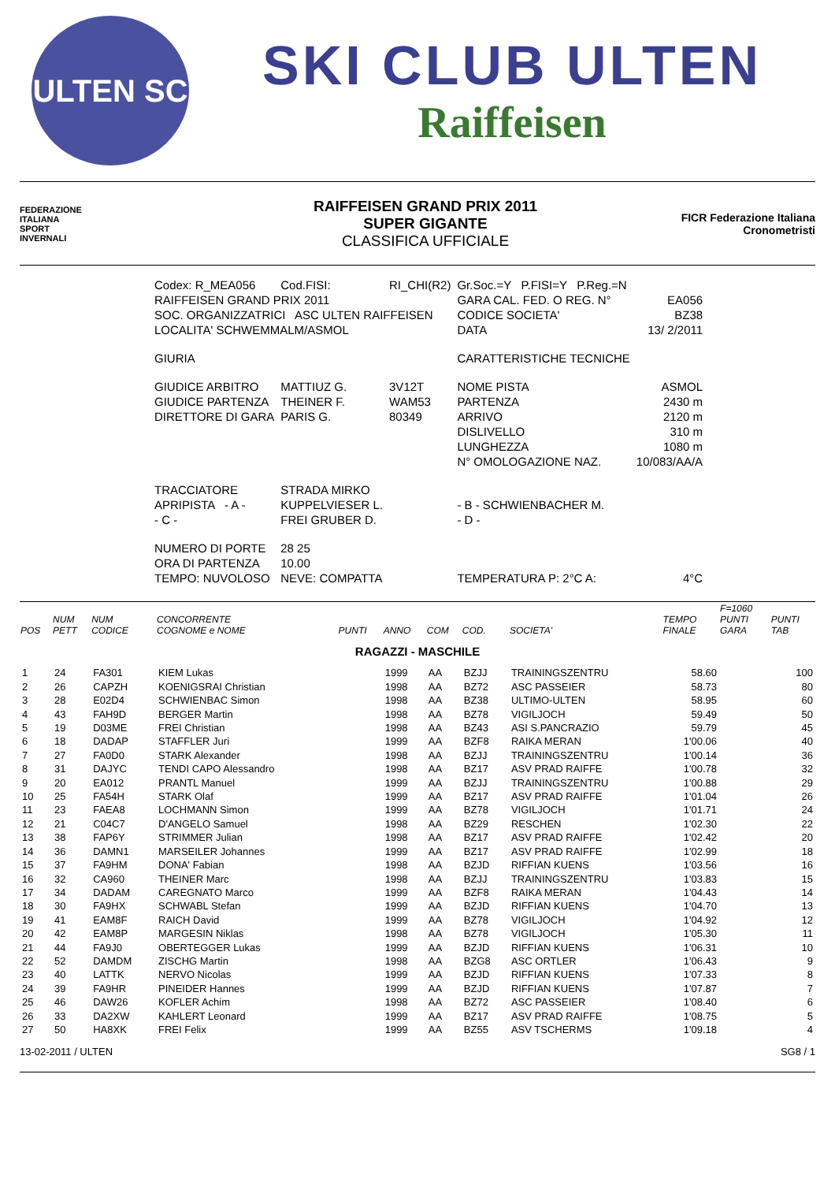ULTEN SC
SKI CLUB ULTEN
Raiffeisen
FEDERAZIONE
ITALIANA
SPORT
INVERNALI
RAIFFEISEN GRAND PRIX 2011
SUPER GIGANTE
CLASSIFICA UFFICIALE
FICR Federazione Italiana Cronometristi
| Codex: R_MEA056 | Cod.FISI: | RI_CHI(R2) | Gr.Soc.=Y P.FISI=Y P.Reg.=N | |
| RAIFFEISEN GRAND PRIX 2011 | | | GARA CAL. FED. O REG. N° | EA056 |
| SOC. ORGANIZZATRICI ASC ULTEN RAIFFEISEN | | | CODICE SOCIETA' | BZ38 |
| LOCALITA' SCHWEMMALM/ASMOL | | | DATA | 13/ 2/2011 |
| GIURIA | | | CARATTERISTICHE TECNICHE | |
| GIUDICE ARBITRO | MATTIUZ G. | 3V12T | NOME PISTA | ASMOL |
| GIUDICE PARTENZA | THEINER F. | WAM53 | PARTENZA | 2430 m |
| DIRETTORE DI GARA | PARIS G. | 80349 | ARRIVO | 2120 m |
| | | | DISLIVELLO | 310 m |
| | | | LUNGHEZZA | 1080 m |
| | | | N° OMOLOGAZIONE NAZ. | 10/083/AA/A |
| TRACCIATORE | STRADA MIRKO | | | |
| APRIPISTA - A - | KUPPELVIESER L. | | - B - SCHWIENBACHER M. | |
| - C - | FREI GRUBER D. | | - D - | |
| NUMERO DI PORTE | 28 25 | | | |
| ORA DI PARTENZA | 10.00 | | | |
| TEMPO: NUVOLOSO | NEVE: COMPATTA | | TEMPERATURA P: 2°C A: | 4°C |
| POS | NUM PETT | NUM CODICE | CONCORRENTE COGNOME e NOME | PUNTI | ANNO | COM | COD. | SOCIETA' | TEMPO FINALE | F=1060 PUNTI GARA | PUNTI TAB |
| --- | --- | --- | --- | --- | --- | --- | --- | --- | --- | --- | --- |
| RAGAZZI - MASCHILE | | | | | | | | | | | |
| 1 | 24 | FA301 | KIEM Lukas | | 1999 | AA | BZJJ | TRAININGSZENTRU | 58.60 | | 100 |
| 2 | 26 | CAPZH | KOENIGSRAI Christian | | 1998 | AA | BZ72 | ASC PASSEIER | 58.73 | | 80 |
| 3 | 28 | E02D4 | SCHWIENBAC Simon | | 1998 | AA | BZ38 | ULTIMO-ULTEN | 58.95 | | 60 |
| 4 | 43 | FAH9D | BERGER Martin | | 1998 | AA | BZ78 | VIGILJOCH | 59.49 | | 50 |
| 5 | 19 | D03ME | FREI Christian | | 1998 | AA | BZ43 | ASI S.PANCRAZIO | 59.79 | | 45 |
| 6 | 18 | DADAP | STAFFLER Juri | | 1999 | AA | BZF8 | RAIKA MERAN | 1'00.06 | | 40 |
| 7 | 27 | FA0D0 | STARK Alexander | | 1998 | AA | BZJJ | TRAININGSZENTRU | 1'00.14 | | 36 |
| 8 | 31 | DAJYC | TENDI CAPO Alessandro | | 1998 | AA | BZ17 | ASV PRAD RAIFFE | 1'00.78 | | 32 |
| 9 | 20 | EA012 | PRANTL Manuel | | 1999 | AA | BZJJ | TRAININGSZENTRU | 1'00.88 | | 29 |
| 10 | 25 | FA54H | STARK Olaf | | 1999 | AA | BZ17 | ASV PRAD RAIFFE | 1'01.04 | | 26 |
| 11 | 23 | FAEA8 | LOCHMANN Simon | | 1999 | AA | BZ78 | VIGILJOCH | 1'01.71 | | 24 |
| 12 | 21 | C04C7 | D'ANGELO Samuel | | 1998 | AA | BZ29 | RESCHEN | 1'02.30 | | 22 |
| 13 | 38 | FAP6Y | STRIMMER Julian | | 1998 | AA | BZ17 | ASV PRAD RAIFFE | 1'02.42 | | 20 |
| 14 | 36 | DAMN1 | MARSEILER Johannes | | 1999 | AA | BZ17 | ASV PRAD RAIFFE | 1'02.99 | | 18 |
| 15 | 37 | FA9HM | DONA' Fabian | | 1998 | AA | BZJD | RIFFIAN KUENS | 1'03.56 | | 16 |
| 16 | 32 | CA960 | THEINER Marc | | 1998 | AA | BZJJ | TRAININGSZENTRU | 1'03.83 | | 15 |
| 17 | 34 | DADAM | CAREGNATO Marco | | 1999 | AA | BZF8 | RAIKA MERAN | 1'04.43 | | 14 |
| 18 | 30 | FA9HX | SCHWABL Stefan | | 1999 | AA | BZJD | RIFFIAN KUENS | 1'04.70 | | 13 |
| 19 | 41 | EAM8F | RAICH David | | 1999 | AA | BZ78 | VIGILJOCH | 1'04.92 | | 12 |
| 20 | 42 | EAM8P | MARGESIN Niklas | | 1998 | AA | BZ78 | VIGILJOCH | 1'05.30 | | 11 |
| 21 | 44 | FA9J0 | OBERTEGGER Lukas | | 1999 | AA | BZJD | RIFFIAN KUENS | 1'06.31 | | 10 |
| 22 | 52 | DAMDM | ZISCHG Martin | | 1998 | AA | BZG8 | ASC ORTLER | 1'06.43 | | 9 |
| 23 | 40 | LATTK | NERVO Nicolas | | 1999 | AA | BZJD | RIFFIAN KUENS | 1'07.33 | | 8 |
| 24 | 39 | FA9HR | PINEIDER Hannes | | 1999 | AA | BZJD | RIFFIAN KUENS | 1'07.87 | | 7 |
| 25 | 46 | DAW26 | KOFLER Achim | | 1998 | AA | BZ72 | ASC PASSEIER | 1'08.40 | | 6 |
| 26 | 33 | DA2XW | KAHLERT Leonard | | 1999 | AA | BZ17 | ASV PRAD RAIFFE | 1'08.75 | | 5 |
| 27 | 50 | HA8XK | FREI Felix | | 1999 | AA | BZ55 | ASV TSCHERMS | 1'09.18 | | 4 |
13-02-2011 / ULTEN SG8 / 1